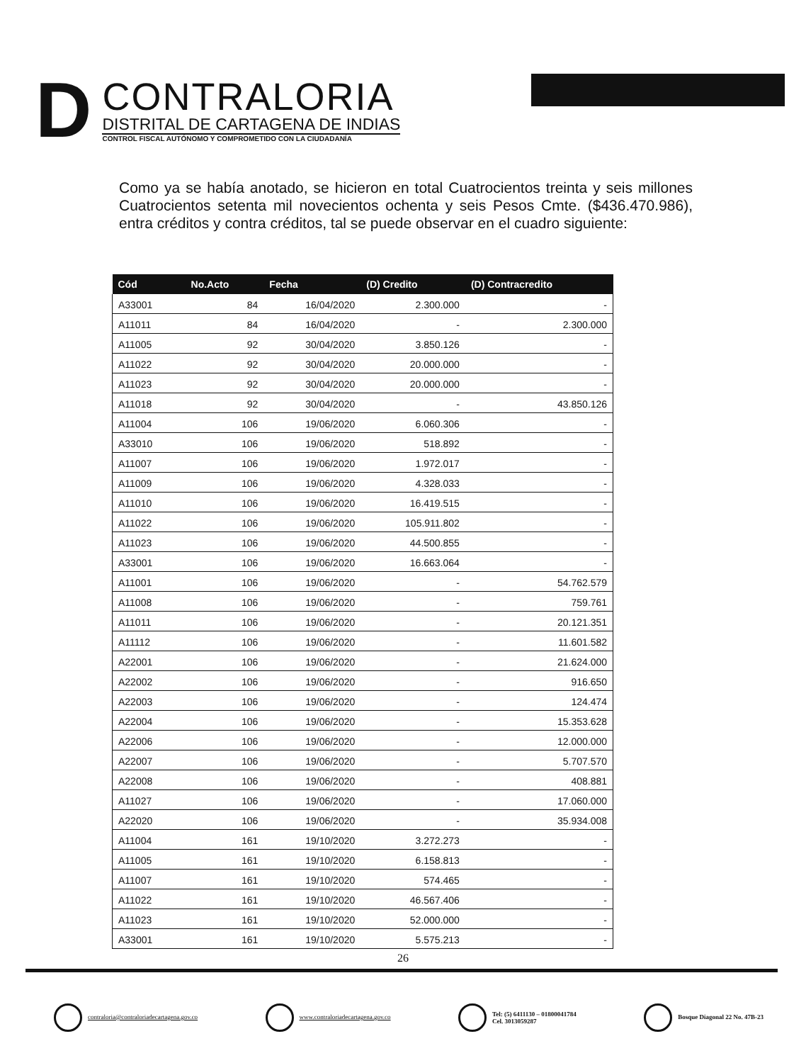D
CONTRALORIA
DISTRITAL DE CARTAGENA DE INDIAS
CONTROL FISCAL AUTÓNOMO Y COMPROMETIDO CON LA CIUDADANÍA
Como ya se había anotado, se hicieron en total Cuatrocientos treinta y seis millones Cuatrocientos setenta mil novecientos ochenta y seis Pesos Cmte. ($436.470.986), entra créditos y contra créditos, tal se puede observar en el cuadro siguiente:
| Cód | No.Acto | Fecha | (D) Credito | (D) Contracredito |
| --- | --- | --- | --- | --- |
| A33001 | 84 | 16/04/2020 | 2.300.000 | - |
| A11011 | 84 | 16/04/2020 | - | 2.300.000 |
| A11005 | 92 | 30/04/2020 | 3.850.126 | - |
| A11022 | 92 | 30/04/2020 | 20.000.000 | - |
| A11023 | 92 | 30/04/2020 | 20.000.000 | - |
| A11018 | 92 | 30/04/2020 | - | 43.850.126 |
| A11004 | 106 | 19/06/2020 | 6.060.306 | - |
| A33010 | 106 | 19/06/2020 | 518.892 | - |
| A11007 | 106 | 19/06/2020 | 1.972.017 | - |
| A11009 | 106 | 19/06/2020 | 4.328.033 | - |
| A11010 | 106 | 19/06/2020 | 16.419.515 | - |
| A11022 | 106 | 19/06/2020 | 105.911.802 | - |
| A11023 | 106 | 19/06/2020 | 44.500.855 | - |
| A33001 | 106 | 19/06/2020 | 16.663.064 | - |
| A11001 | 106 | 19/06/2020 | - | 54.762.579 |
| A11008 | 106 | 19/06/2020 | - | 759.761 |
| A11011 | 106 | 19/06/2020 | - | 20.121.351 |
| A11112 | 106 | 19/06/2020 | - | 11.601.582 |
| A22001 | 106 | 19/06/2020 | - | 21.624.000 |
| A22002 | 106 | 19/06/2020 | - | 916.650 |
| A22003 | 106 | 19/06/2020 | - | 124.474 |
| A22004 | 106 | 19/06/2020 | - | 15.353.628 |
| A22006 | 106 | 19/06/2020 | - | 12.000.000 |
| A22007 | 106 | 19/06/2020 | - | 5.707.570 |
| A22008 | 106 | 19/06/2020 | - | 408.881 |
| A11027 | 106 | 19/06/2020 | - | 17.060.000 |
| A22020 | 106 | 19/06/2020 | - | 35.934.008 |
| A11004 | 161 | 19/10/2020 | 3.272.273 | - |
| A11005 | 161 | 19/10/2020 | 6.158.813 | - |
| A11007 | 161 | 19/10/2020 | 574.465 | - |
| A11022 | 161 | 19/10/2020 | 46.567.406 | - |
| A11023 | 161 | 19/10/2020 | 52.000.000 | - |
| A33001 | 161 | 19/10/2020 | 5.575.213 | - |
26
contraloria@contraloriadecartagena.gov.co
www.contraloriadecartagena.gov.co
Tel: (5) 6411130 – 01800041784
Cel. 3013059287
Bosque Diagonal 22 No. 47B-23